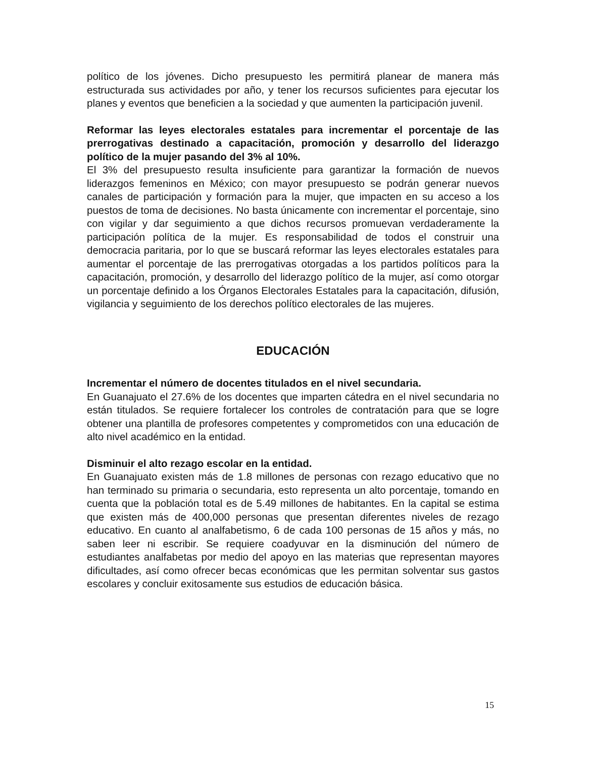político de los jóvenes. Dicho presupuesto les permitirá planear de manera más estructurada sus actividades por año, y tener los recursos suficientes para ejecutar los planes y eventos que beneficien a la sociedad y que aumenten la participación juvenil.
Reformar las leyes electorales estatales para incrementar el porcentaje de las prerrogativas destinado a capacitación, promoción y desarrollo del liderazgo político de la mujer pasando del 3% al 10%.
El 3% del presupuesto resulta insuficiente para garantizar la formación de nuevos liderazgos femeninos en México; con mayor presupuesto se podrán generar nuevos canales de participación y formación para la mujer, que impacten en su acceso a los puestos de toma de decisiones. No basta únicamente con incrementar el porcentaje, sino con vigilar y dar seguimiento a que dichos recursos promuevan verdaderamente la participación política de la mujer. Es responsabilidad de todos el construir una democracia paritaria, por lo que se buscará reformar las leyes electorales estatales para aumentar el porcentaje de las prerrogativas otorgadas a los partidos políticos para la capacitación, promoción, y desarrollo del liderazgo político de la mujer, así como otorgar un porcentaje definido a los Órganos Electorales Estatales para la capacitación, difusión, vigilancia y seguimiento de los derechos político electorales de las mujeres.
EDUCACIÓN
Incrementar el número de docentes titulados en el nivel secundaria.
En Guanajuato el 27.6% de los docentes que imparten cátedra en el nivel secundaria no están titulados. Se requiere fortalecer los controles de contratación para que se logre obtener una plantilla de profesores competentes y comprometidos con una educación de alto nivel académico en la entidad.
Disminuir el alto rezago escolar en la entidad.
En Guanajuato existen más de 1.8 millones de personas con rezago educativo que no han terminado su primaria o secundaria, esto representa un alto porcentaje, tomando en cuenta que la población total es de 5.49 millones de habitantes. En la capital se estima que existen más de 400,000 personas que presentan diferentes niveles de rezago educativo. En cuanto al analfabetismo, 6 de cada 100 personas de 15 años y más, no saben leer ni escribir. Se requiere coadyuvar en la disminución del número de estudiantes analfabetas por medio del apoyo en las materias que representan mayores dificultades, así como ofrecer becas económicas que les permitan solventar sus gastos escolares y concluir exitosamente sus estudios de educación básica.
15